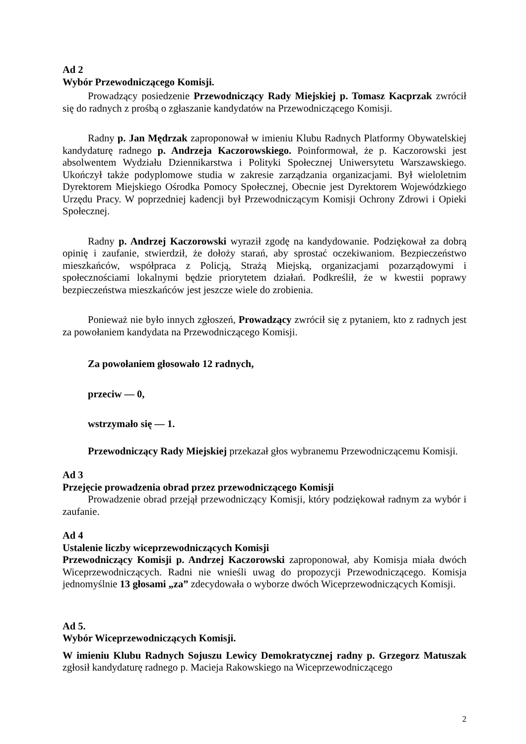Ad 2
Wybór Przewodniczącego Komisji.
Prowadzący posiedzenie Przewodniczący Rady Miejskiej p. Tomasz Kacprzak zwrócił się do radnych z prośbą o zgłaszanie kandydatów na Przewodniczącego Komisji.
Radny p. Jan Mędrzak zaproponował w imieniu Klubu Radnych Platformy Obywatelskiej kandydaturę radnego p. Andrzeja Kaczorowskiego. Poinformował, że p. Kaczorowski jest absolwentem Wydziału Dziennikarstwa i Polityki Społecznej Uniwersytetu Warszawskiego. Ukończył także podyplomowe studia w zakresie zarządzania organizacjami. Był wieloletnim Dyrektorem Miejskiego Ośrodka Pomocy Społecznej, Obecnie jest Dyrektorem Wojewódzkiego Urzędu Pracy. W poprzedniej kadencji był Przewodniczącym Komisji Ochrony Zdrowi i Opieki Społecznej.
Radny p. Andrzej Kaczorowski wyraził zgodę na kandydowanie. Podziękował za dobrą opinię i zaufanie, stwierdził, że dołoży starań, aby sprostać oczekiwaniom. Bezpieczeństwo mieszkańców, współpraca z Policją, Strażą Miejską, organizacjami pozarządowymi i społecznościami lokalnymi będzie priorytetem działań. Podkreślił, że w kwestii poprawy bezpieczeństwa mieszkańców jest jeszcze wiele do zrobienia.
Ponieważ nie było innych zgłoszeń, Prowadzący zwrócił się z pytaniem, kto z radnych jest za powołaniem kandydata na Przewodniczącego Komisji.
Za powołaniem głosowało 12 radnych,
przeciw — 0,
wstrzymało się — 1.
Przewodniczący Rady Miejskiej przekazał głos wybranemu Przewodniczącemu Komisji.
Ad 3
Przejęcie prowadzenia obrad przez przewodniczącego Komisji
Prowadzenie obrad przejął przewodniczący Komisji, który podziękował radnym za wybór i zaufanie.
Ad 4
Ustalenie liczby wiceprzewodniczących Komisji
Przewodniczący Komisji p. Andrzej Kaczorowski zaproponował, aby Komisja miała dwóch Wiceprzewodniczących. Radni nie wnieśli uwag do propozycji Przewodniczącego. Komisja jednomyślnie 13 głosami „za” zdecydowała o wyborze dwóch Wiceprzewodniczących Komisji.
Ad 5.
Wybór Wiceprzewodniczących Komisji.
W imieniu Klubu Radnych Sojuszu Lewicy Demokratycznej radny p. Grzegorz Matuszak zgłosił kandydaturę radnego p. Macieja Rakowskiego na Wiceprzewodniczącego
2